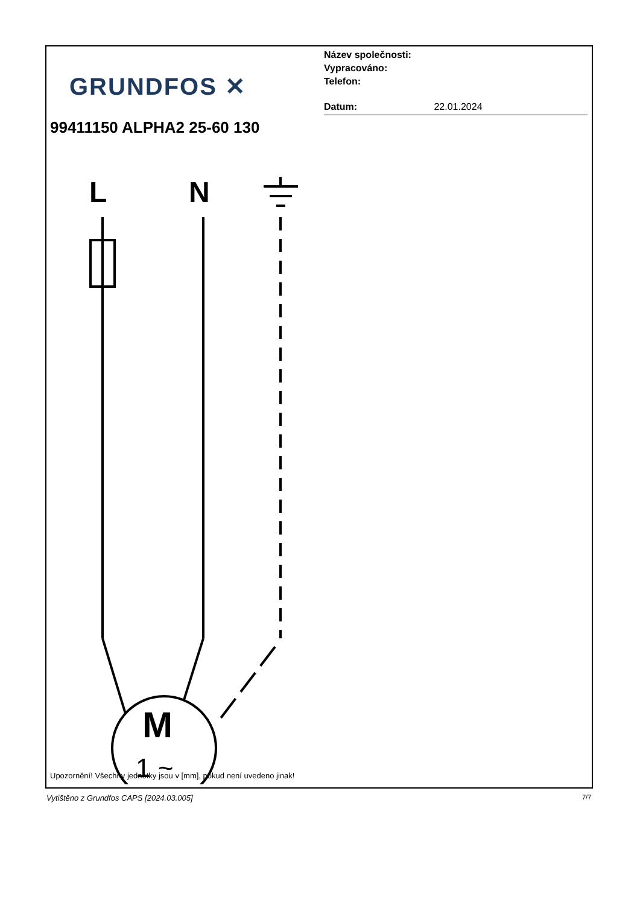GRUNDFOS ✕
Název společnosti:
Vypracováno:
Telefon:
Datum: 22.01.2024
99411150 ALPHA2 25-60 130
L
N
M
1 ~
Upozornění! Všechny jednotky jsou v [mm], pokud není uvedeno jinak!
Vytištěno z Grundfos CAPS [2024.03.005]
7/7